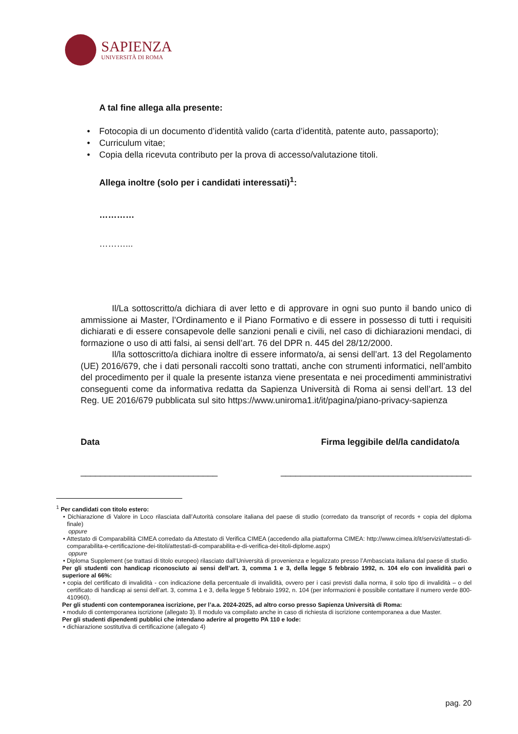SAPIENZA
UNIVERSITÀ DI ROMA
A tal fine allega alla presente:
• Fotocopia di un documento d’identità valido (carta d’identità, patente auto, passaporto);
• Curriculum vitae;
• Copia della ricevuta contributo per la prova di accesso/valutazione titoli.
Allega inoltre (solo per i candidati interessati)<sup>1</sup>:
…………
………...
Il/La sottoscritto/a dichiara di aver letto e di approvare in ogni suo punto il bando unico di ammissione ai Master, l’Ordinamento e il Piano Formativo e di essere in possesso di tutti i requisiti dichiarati e di essere consapevole delle sanzioni penali e civili, nel caso di dichiarazioni mendaci, di formazione o uso di atti falsi, ai sensi dell’art. 76 del DPR n. 445 del 28/12/2000.
Il/la sottoscritto/a dichiara inoltre di essere informato/a, ai sensi dell’art. 13 del Regolamento (UE) 2016/679, che i dati personali raccolti sono trattati, anche con strumenti informatici, nell’ambito del procedimento per il quale la presente istanza viene presentata e nei procedimenti amministrativi conseguenti come da informativa redatta da Sapienza Università di Roma ai sensi dell’art. 13 del Reg. UE 2016/679 pubblicata sul sito https://www.uniroma1.it/it/pagina/piano-privacy-sapienza
Data Firma leggibile del/la candidato/a
____________________________ _______________________________________
<sup>1</sup> Per candidati con titolo estero:
• Dichiarazione di Valore in Loco rilasciata dall’Autorità consolare italiana del paese di studio (corredato da transcript of records + copia del diploma finale)
oppure
• Attestato di Comparabilità CIMEA corredato da Attestato di Verifica CIMEA (accedendo alla piattaforma CIMEA: http://www.cimea.it/it/servizi/attestati-di-comparabilita-e-certificazione-dei-titoli/attestati-di-comparabilita-e-di-verifica-dei-titoli-diplome.aspx)
oppure
• Diploma Supplement (se trattasi di titolo europeo) rilasciato dall’Università di provenienza e legalizzato presso l’Ambasciata italiana dal paese di studio.
Per gli studenti con handicap riconosciuto ai sensi dell’art. 3, comma 1 e 3, della legge 5 febbraio 1992, n. 104 e/o con invalidità pari o superiore al 66%:
• copia del certificato di invalidità - con indicazione della percentuale di invalidità, ovvero per i casi previsti dalla norma, il solo tipo di invalidità – o del certificato di handicap ai sensi dell’art. 3, comma 1 e 3, della legge 5 febbraio 1992, n. 104 (per informazioni è possibile contattare il numero verde 800-410960).
Per gli studenti con contemporanea iscrizione, per l’a.a. 2024-2025, ad altro corso presso Sapienza Università di Roma:
• modulo di contemporanea iscrizione (allegato 3). Il modulo va compilato anche in caso di richiesta di iscrizione contemporanea a due Master.
Per gli studenti dipendenti pubblici che intendano aderire al progetto PA 110 e lode:
• dichiarazione sostitutiva di certificazione (allegato 4)
pag. 20